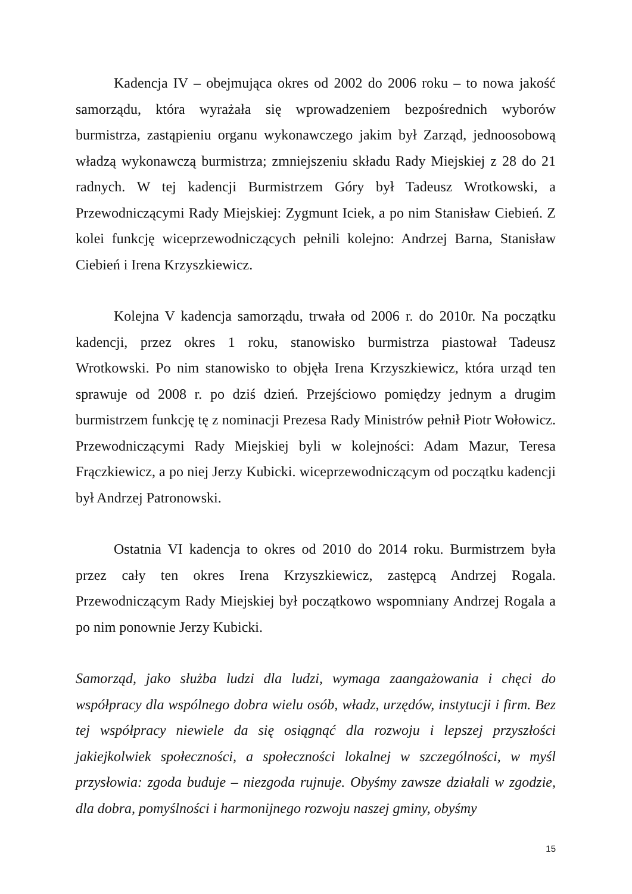Kadencja IV – obejmująca okres od 2002 do 2006 roku – to nowa jakość samorządu, która wyrażała się wprowadzeniem bezpośrednich wyborów burmistrza, zastąpieniu organu wykonawczego jakim był Zarząd, jednoosobową władzą wykonawczą burmistrza; zmniejszeniu składu Rady Miejskiej z 28 do 21 radnych. W tej kadencji Burmistrzem Góry był Tadeusz Wrotkowski, a Przewodniczącymi Rady Miejskiej: Zygmunt Iciek, a po nim Stanisław Ciebień. Z kolei funkcję wiceprzewodniczących pełnili kolejno: Andrzej Barna, Stanisław Ciebień i Irena Krzyszkiewicz.
Kolejna V kadencja samorządu, trwała od 2006 r. do 2010r. Na początku kadencji, przez okres 1 roku, stanowisko burmistrza piastował Tadeusz Wrotkowski. Po nim stanowisko to objęła Irena Krzyszkiewicz, która urząd ten sprawuje od 2008 r. po dziś dzień. Przejściowo pomiędzy jednym a drugim burmistrzem funkcję tę z nominacji Prezesa Rady Ministrów pełnił Piotr Wołowicz. Przewodniczącymi Rady Miejskiej byli w kolejności: Adam Mazur, Teresa Frączkiewicz, a po niej Jerzy Kubicki. wiceprzewodniczącym od początku kadencji był Andrzej Patronowski.
Ostatnia VI kadencja to okres od 2010 do 2014 roku. Burmistrzem była przez cały ten okres Irena Krzyszkiewicz, zastępcą Andrzej Rogala. Przewodniczącym Rady Miejskiej był początkowo wspomniany Andrzej Rogala a po nim ponownie Jerzy Kubicki.
Samorząd, jako służba ludzi dla ludzi, wymaga zaangażowania i chęci do współpracy dla wspólnego dobra wielu osób, władz, urzędów, instytucji i firm. Bez tej współpracy niewiele da się osiągnąć dla rozwoju i lepszej przyszłości jakiejkolwiek społeczności, a społeczności lokalnej w szczególności, w myśl przysłowia: zgoda buduje – niezgoda rujnuje. Obyśmy zawsze działali w zgodzie, dla dobra, pomyślności i harmonijnego rozwoju naszej gminy, obyśmy
15